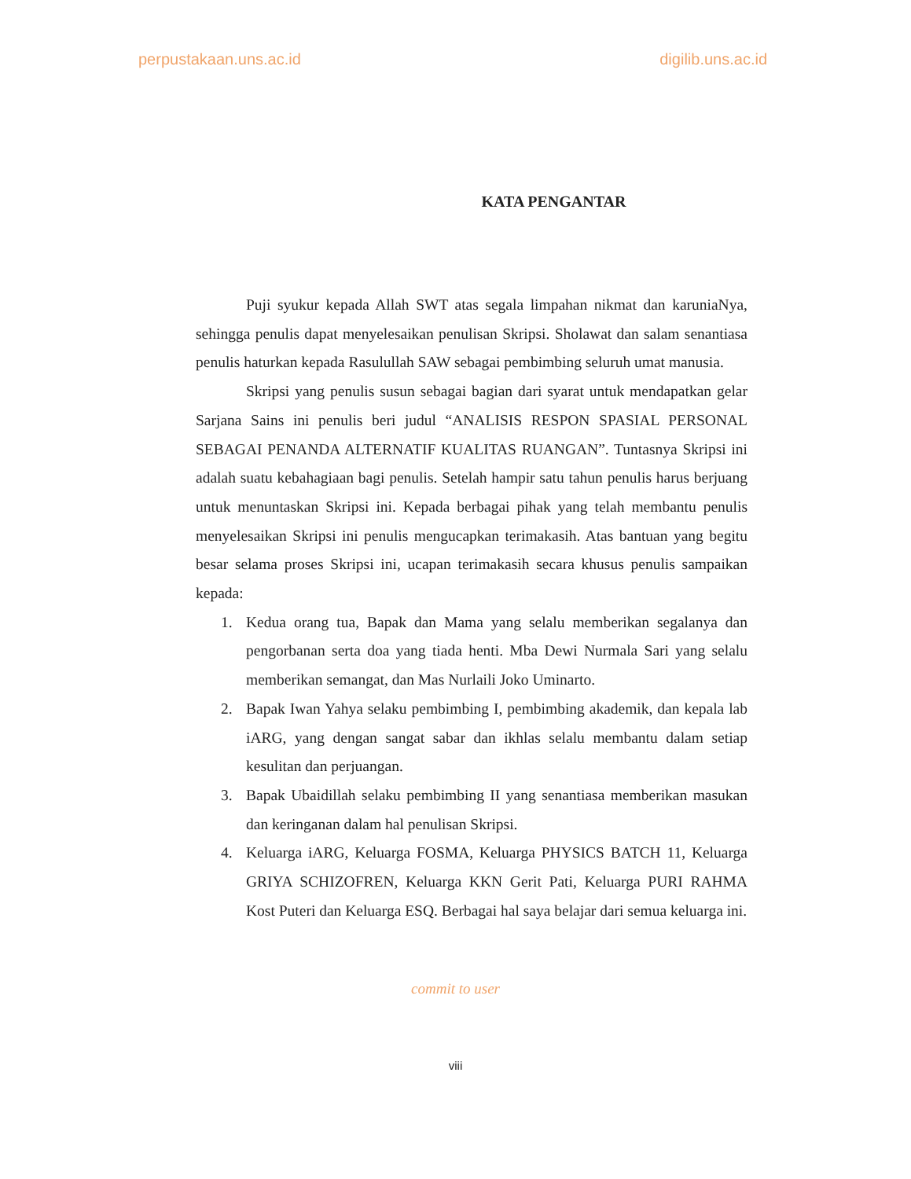perpustakaan.uns.ac.id digilib.uns.ac.id
KATA PENGANTAR
Puji syukur kepada Allah SWT atas segala limpahan nikmat dan karuniaNya, sehingga penulis dapat menyelesaikan penulisan Skripsi. Sholawat dan salam senantiasa penulis haturkan kepada Rasulullah SAW sebagai pembimbing seluruh umat manusia.
Skripsi yang penulis susun sebagai bagian dari syarat untuk mendapatkan gelar Sarjana Sains ini penulis beri judul “ANALISIS RESPON SPASIAL PERSONAL SEBAGAI PENANDA ALTERNATIF KUALITAS RUANGAN”. Tuntasnya Skripsi ini adalah suatu kebahagiaan bagi penulis. Setelah hampir satu tahun penulis harus berjuang untuk menuntaskan Skripsi ini. Kepada berbagai pihak yang telah membantu penulis menyelesaikan Skripsi ini penulis mengucapkan terimakasih. Atas bantuan yang begitu besar selama proses Skripsi ini, ucapan terimakasih secara khusus penulis sampaikan kepada:
1. Kedua orang tua, Bapak dan Mama yang selalu memberikan segalanya dan pengorbanan serta doa yang tiada henti. Mba Dewi Nurmala Sari yang selalu memberikan semangat, dan Mas Nurlaili Joko Uminarto.
2. Bapak Iwan Yahya selaku pembimbing I, pembimbing akademik, dan kepala lab iARG, yang dengan sangat sabar dan ikhlas selalu membantu dalam setiap kesulitan dan perjuangan.
3. Bapak Ubaidillah selaku pembimbing II yang senantiasa memberikan masukan dan keringanan dalam hal penulisan Skripsi.
4. Keluarga iARG, Keluarga FOSMA, Keluarga PHYSICS BATCH 11, Keluarga GRIYA SCHIZOFREN, Keluarga KKN Gerit Pati, Keluarga PURI RAHMA Kost Puteri dan Keluarga ESQ. Berbagai hal saya belajar dari semua keluarga ini.
commit to user
viii